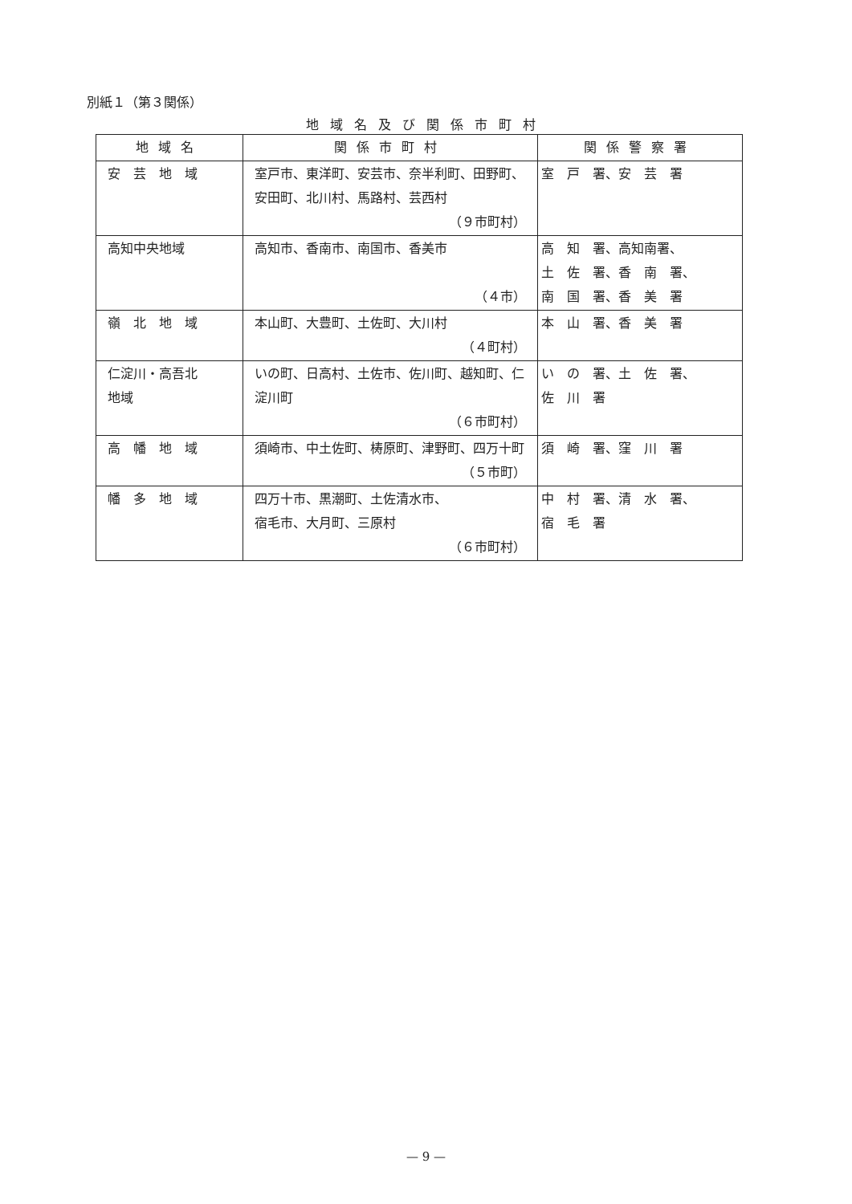別紙１（第３関係）
地域名及び関係市町村
| 地域名 | 関係市町村 | 関係警察署 |
| --- | --- | --- |
| 安 芸 地 域 | 室戸市、東洋町、安芸市、奈半利町、田野町、 安田町、北川村、馬路村、芸西村 （９市町村） | 室 戸 署、安 芸 署 |
| 高知中央地域 | 高知市、香南市、南国市、香美市 （４市） | 高 知 署、高知南署、 土 佐 署、香 南 署、 南 国 署、香 美 署 |
| 嶺 北 地 域 | 本山町、大豊町、土佐町、大川村 （４町村） | 本 山 署、香 美 署 |
| 仁淀川・高吾北 地域 | いの町、日高村、土佐市、佐川町、越知町、仁淀川町 （６市町村） | い の 署、土 佐 署、 佐 川 署 |
| 高 幡 地 域 | 須崎市、中土佐町、梼原町、津野町、四万十町 （５市町） | 須 崎 署、窪 川 署 |
| 幡 多 地 域 | 四万十市、黒潮町、土佐清水市、 宿毛市、大月町、三原村 （６市町村） | 中 村 署、清 水 署、 宿 毛 署 |
— 9 —